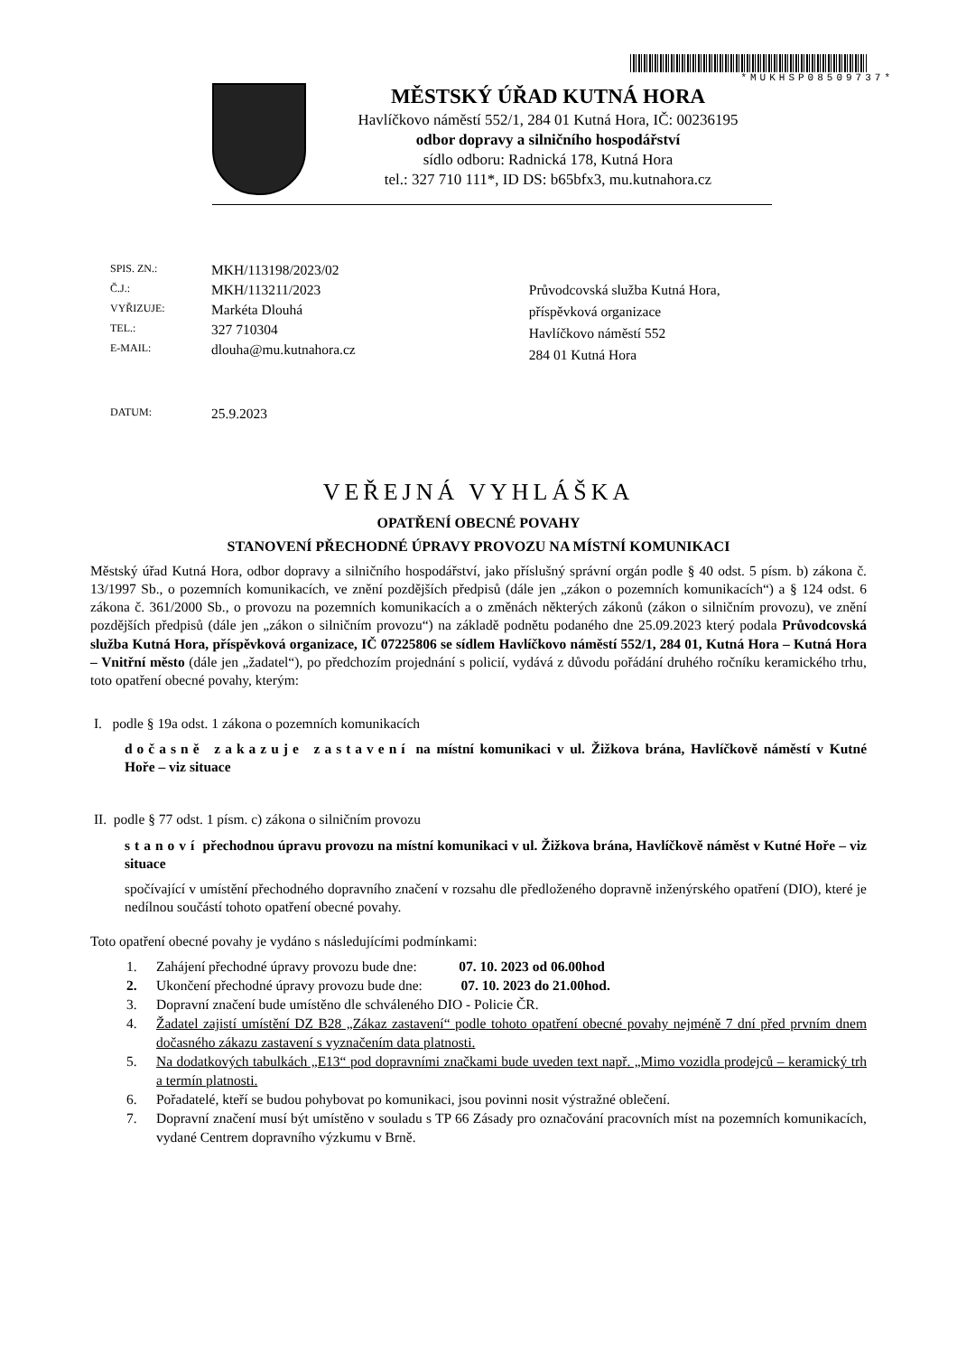*MUKHSP08509737*
MĚSTSKÝ ÚŘAD KUTNÁ HORA
Havlíčkovo náměstí 552/1, 284 01 Kutná Hora, IČ: 00236195
odbor dopravy a silničního hospodářství
sídlo odboru: Radnická 178, Kutná Hora
tel.: 327 710 111*, ID DS: b65bfx3, mu.kutnahora.cz
| SPIS. ZN.: | MKH/113198/2023/02 |
| Č.J.: | MKH/113211/2023 |
| VYŘIZUJE: | Markéta Dlouhá |
| TEL.: | 327 710304 |
| E-MAIL: | dlouha@mu.kutnahora.cz |
| DATUM: | 25.9.2023 |
Průvodcovská služba Kutná Hora,
příspěvková organizace
Havlíčkovo náměstí 552
284 01 Kutná Hora
VEŘEJNÁ VYHLÁŠKA
OPATŘENÍ OBECNÉ POVAHY
STANOVENÍ PŘECHODNÉ ÚPRAVY PROVOZU NA MÍSTNÍ KOMUNIKACI
Městský úřad Kutná Hora, odbor dopravy a silničního hospodářství, jako příslušný správní orgán podle § 40 odst. 5 písm. b) zákona č. 13/1997 Sb., o pozemních komunikacích, ve znění pozdějších předpisů (dále jen „zákon o pozemních komunikacích“) a § 124 odst. 6 zákona č. 361/2000 Sb., o provozu na pozemních komunikacích a o změnách některých zákonů (zákon o silničním provozu), ve znění pozdějších předpisů (dále jen „zákon o silničním provozu“) na základě podnětu podaného dne 25.09.2023 který podala Průvodcovská služba Kutná Hora, příspěvková organizace, IČ 07225806 se sídlem Havlíčkovo náměstí 552/1, 284 01, Kutná Hora – Kutná Hora – Vnitřní město (dále jen „žadatel“), po předchozím projednání s policií, vydává z důvodu pořádání druhého ročníku keramického trhu, toto opatření obecné povahy, kterým:
I. podle § 19a odst. 1 zákona o pozemních komunikacích
dočasně zakazuje zastavení na místní komunikaci v ul. Žižkova brána, Havlíčkově náměstí v Kutné Hoře – viz situace
II. podle § 77 odst. 1 písm. c) zákona o silničním provozu
stanoví přechodnou úpravu provozu na místní komunikaci v ul. Žižkova brána, Havlíčkově náměst v Kutné Hoře – viz situace
spočívající v umístění přechodného dopravního značení v rozsahu dle předloženého dopravně inženýrského opatření (DIO), které je nedílnou součástí tohoto opatření obecné povahy.
Toto opatření obecné povahy je vydáno s následujícími podmínkami:
1. Zahájení přechodné úpravy provozu bude dne: 07. 10. 2023 od 06.00hod
2. Ukončení přechodné úpravy provozu bude dne: 07. 10. 2023 do 21.00hod.
3. Dopravní značení bude umístěno dle schváleného DIO - Policie ČR.
4. Žadatel zajistí umístění DZ B28 „Zákaz zastavení“ podle tohoto opatření obecné povahy nejméně 7 dní před prvním dnem dočasného zákazu zastavení s vyznačením data platnosti.
5. Na dodatkových tabulkách „E13“ pod dopravními značkami bude uveden text např. „Mimo vozidla prodejců – keramický trh a termín platnosti.
6. Pořadatelé, kteří se budou pohybovat po komunikaci, jsou povinni nosit výstražné oblečení.
7. Dopravní značení musí být umístěno v souladu s TP 66 Zásady pro označování pracovních míst na pozemních komunikacích, vydané Centrem dopravního výzkumu v Brně.